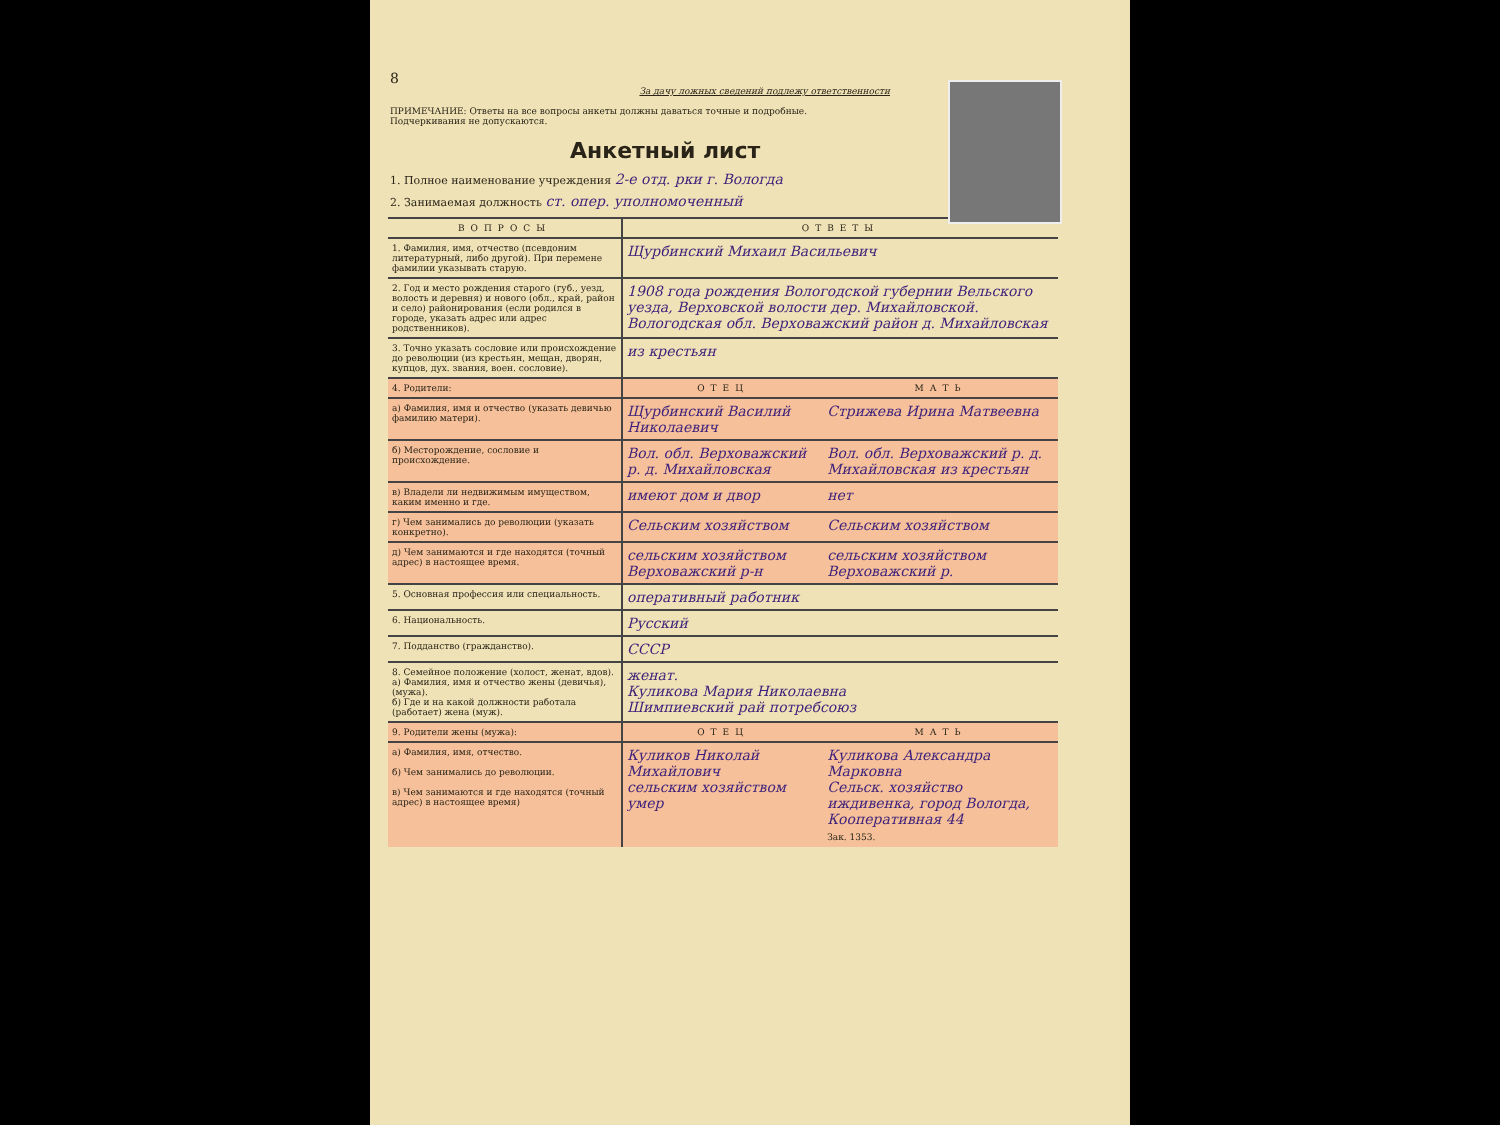8
За дачу ложных сведений подлежу ответственности
ПРИМЕЧАНИЕ: Ответы на все вопросы анкеты должны даваться точные и подробные.
Подчеркивания не допускаются.
Анкетный лист
1. Полное наименование учреждения 2-е отд. рки г. Вологда
2. Занимаемая должность ст. опер. уполномоченный
| ВОПРОСЫ | ОТВЕТЫ | |
| --- | --- | --- |
| 1. Фамилия, имя, отчество (псевдоним литературный, либо другой). При перемене фамилии указывать старую. | Щурбинский Михаил Васильевич | |
| 2. Год и место рождения старого (губ., уезд, волость и деревня) и нового (обл., край, район и село) районирования (если родился в городе, указать адрес или адрес родственников). | 1908 года рождения Вологодской губернии Вельского уезда, Верховской волости дер. Михайловской. Вологодская обл. Верховажский район д. Михайловская | |
| 3. Точно указать сословие или происхождение до революции (из крестьян, мещан, дворян, купцов, дух. звания, воен. сословие). | из крестьян | |
| 4. Родители: | ОТЕЦ | МАТЬ |
| а) Фамилия, имя и отчество (указать девичью фамилию матери). | Щурбинский Василий Николаевич | Стрижева Ирина Матвеевна |
| б) Месторождение, сословие и происхождение. | Вол. обл. Верховажский р. д. Михайловская | Вол. обл. Верховажский р. д. Михайловская из крестьян |
| в) Владели ли недвижимым имуществом, каким именно и где. | имеют дом и двор | нет |
| г) Чем занимались до революции (указать конкретно). | Сельским хозяйством | Сельским хозяйством |
| д) Чем занимаются и где находятся (точный адрес) в настоящее время. | сельским хозяйством Верховажский р-н | сельским хозяйством Верховажский р. |
| 5. Основная профессия или специальность. | оперативный работник | |
| 6. Национальность. | Русский | |
| 7. Подданство (гражданство). | СССР | |
| 8. Семейное положение (холост, женат, вдов). а) Фамилия, имя и отчество жены (девичья), (мужа). б) Где и на какой должности работала (работает) жена (муж). | женат. Куликова Мария Николаевна Шимпиевский рай потребсоюз | |
| 9. Родители жены (мужа): | ОТЕЦ | МАТЬ |
| а) Фамилия, имя, отчество. б) Чем занимались до революции. в) Чем занимаются и где находятся (точный адрес) в настоящее время) | Куликов Николай Михайлович сельским хозяйством умер | Куликова Александра Марковна Сельск. хозяйство иждивенка, город Вологда, Кооперативная 44 Зак. 1353. |